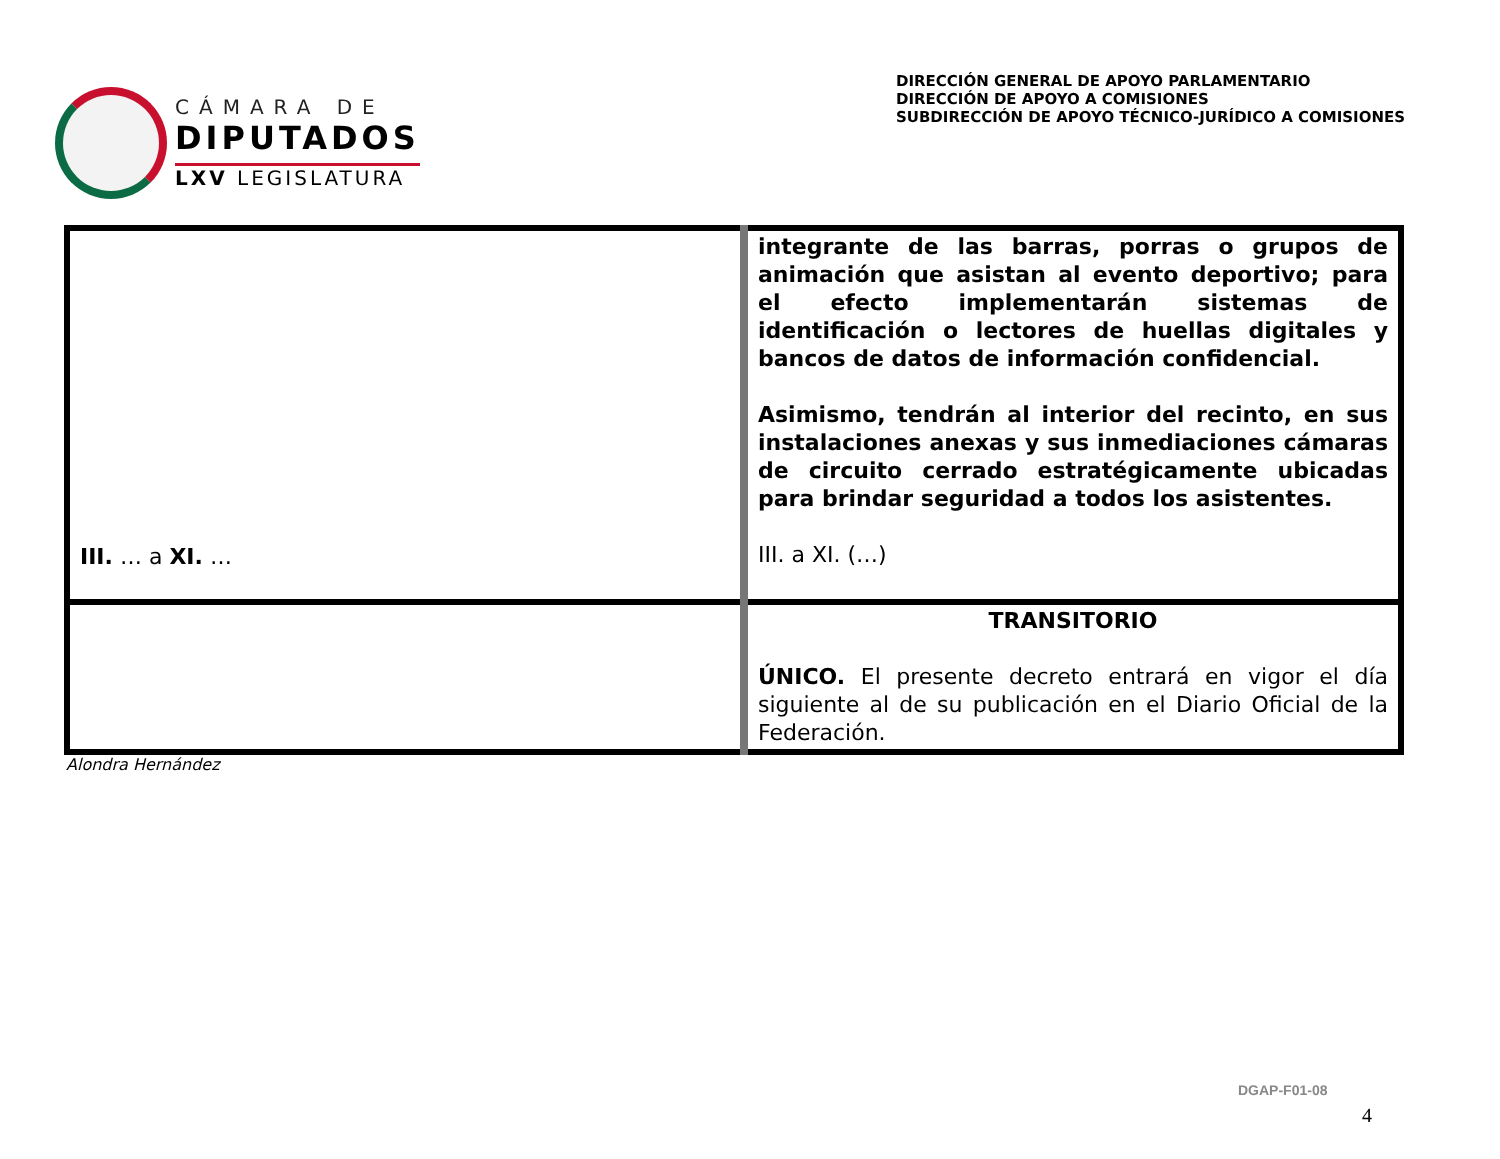CÁMARA DE
DIPUTADOS
LXV LEGISLATURA
DIRECCIÓN GENERAL DE APOYO PARLAMENTARIO
DIRECCIÓN DE APOYO A COMISIONES
SUBDIRECCIÓN DE APOYO TÉCNICO-JURÍDICO A COMISIONES
| III. … a XI. … | integrante de las barras, porras o grupos de animación que asistan al evento deportivo; para el efecto implementarán sistemas de identificación o lectores de huellas digitales y bancos de datos de información confidencial. Asimismo, tendrán al interior del recinto, en sus instalaciones anexas y sus inmediaciones cámaras de circuito cerrado estratégicamente ubicadas para brindar seguridad a todos los asistentes. III. a XI. (…) |
| | TRANSITORIO ÚNICO. El presente decreto entrará en vigor el día siguiente al de su publicación en el Diario Oficial de la Federación. |
Alondra Hernández
DGAP-F01-08
4